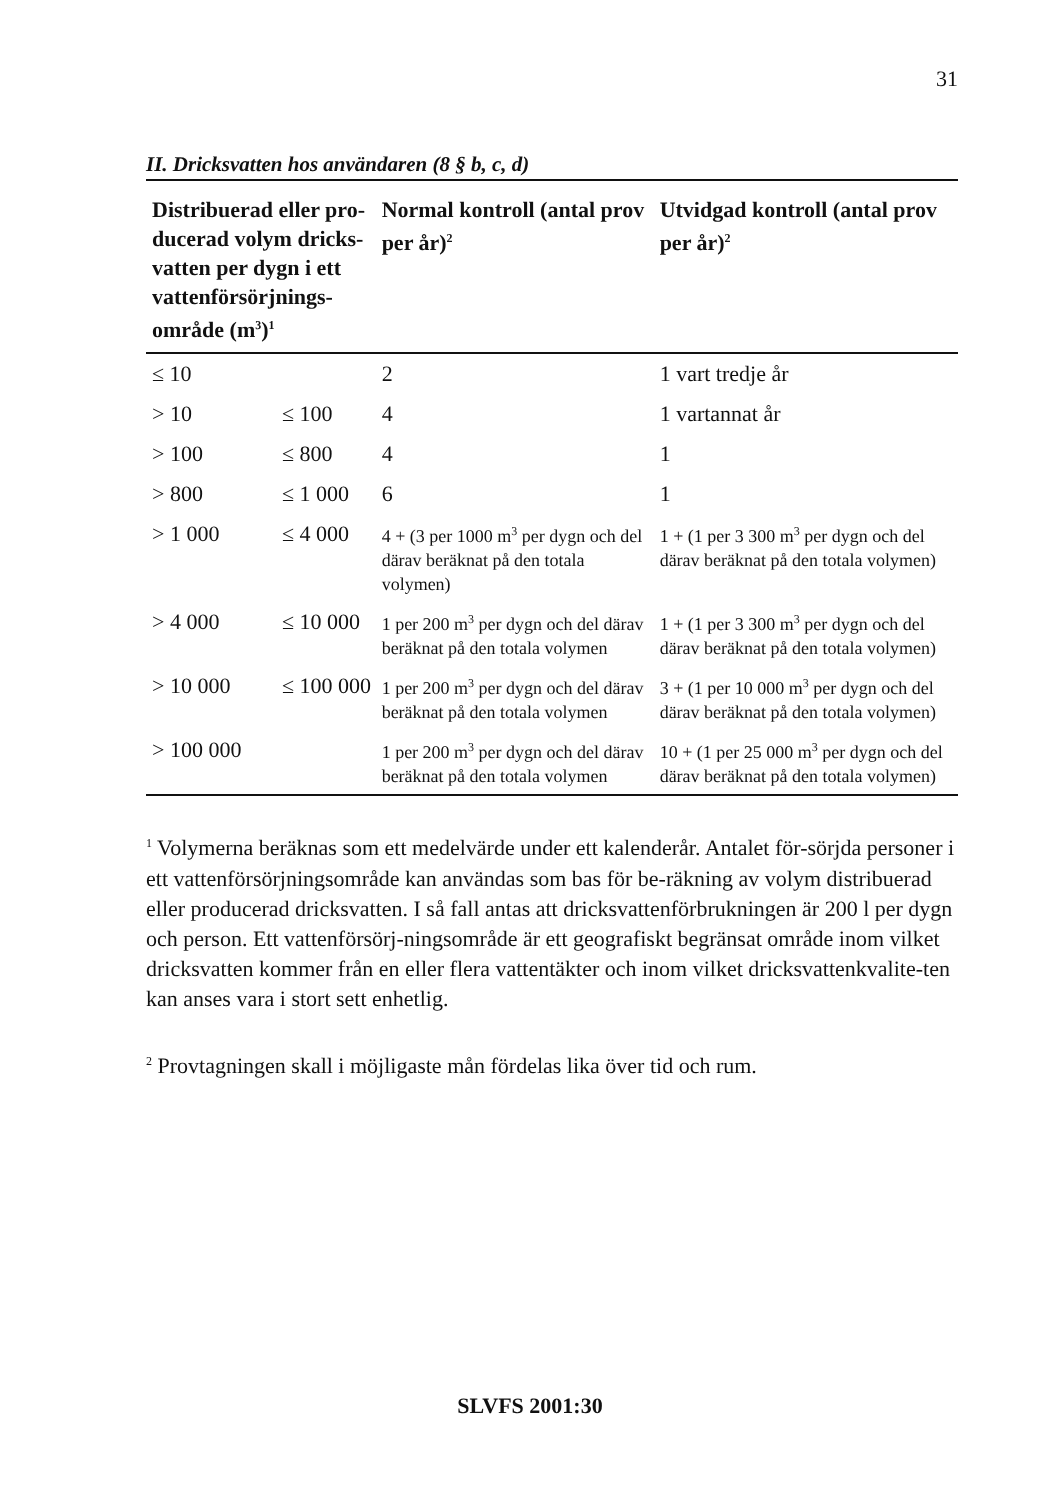31
II. Dricksvatten hos användaren (8 § b, c, d)
| Distribuerad eller pro-ducerad volym dricks-vatten per dygn i ett vattenförsörjnings-område (m<sup>3</sup>)<sup>1</sup> | | Normal kontroll (antal prov per år)<sup>2</sup> | Utvidgad kontroll (antal prov per år)<sup>2</sup> |
| --- | --- | --- | --- |
| ≤ 10 | | 2 | 1 vart tredje år |
| > 10 | ≤ 100 | 4 | 1 vartannat år |
| > 100 | ≤ 800 | 4 | 1 |
| > 800 | ≤ 1 000 | 6 | 1 |
| > 1 000 | ≤ 4 000 | 4 + (3 per 1000 m<sup>3</sup> per dygn och del därav beräknat på den totala volymen) | 1 + (1 per 3 300 m<sup>3</sup> per dygn och del därav beräknat på den totala volymen) |
| > 4 000 | ≤ 10 000 | 1 per 200 m<sup>3</sup> per dygn och del därav beräknat på den totala volymen | 1 + (1 per 3 300 m<sup>3</sup> per dygn och del därav beräknat på den totala volymen) |
| > 10 000 | ≤ 100 000 | 1 per 200 m<sup>3</sup> per dygn och del därav beräknat på den totala volymen | 3 + (1 per 10 000 m<sup>3</sup> per dygn och del därav beräknat på den totala volymen) |
| > 100 000 | | 1 per 200 m<sup>3</sup> per dygn och del därav beräknat på den totala volymen | 10 + (1 per 25 000 m<sup>3</sup> per dygn och del därav beräknat på den totala volymen) |
<sup>1</sup> Volymerna beräknas som ett medelvärde under ett kalenderår. Antalet för-sörjda personer i ett vattenförsörjningsområde kan användas som bas för be-räkning av volym distribuerad eller producerad dricksvatten. I så fall antas att dricksvattenförbrukningen är 200 l per dygn och person. Ett vattenförsörj-ningsområde är ett geografiskt begränsat område inom vilket dricksvatten kommer från en eller flera vattentäkter och inom vilket dricksvattenkvalite-ten kan anses vara i stort sett enhetlig.
<sup>2</sup> Provtagningen skall i möjligaste mån fördelas lika över tid och rum.
SLVFS 2001:30